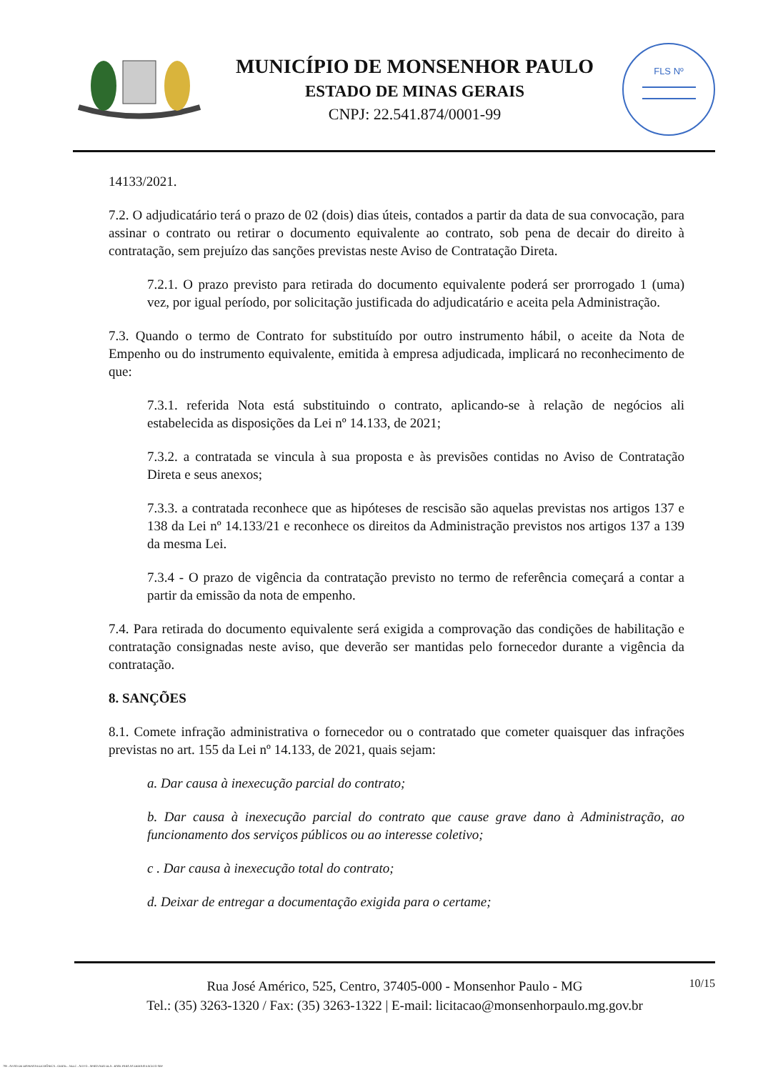MUNICÍPIO DE MONSENHOR PAULO
ESTADO DE MINAS GERAIS
CNPJ: 22.541.874/0001-99
FLS Nº
14133/2021.
7.2. O adjudicatário terá o prazo de 02 (dois) dias úteis, contados a partir da data de sua convocação, para assinar o contrato ou retirar o documento equivalente ao contrato, sob pena de decair do direito à contratação, sem prejuízo das sanções previstas neste Aviso de Contratação Direta.
7.2.1. O prazo previsto para retirada do documento equivalente poderá ser prorrogado 1 (uma) vez, por igual período, por solicitação justificada do adjudicatário e aceita pela Administração.
7.3. Quando o termo de Contrato for substituído por outro instrumento hábil, o aceite da Nota de Empenho ou do instrumento equivalente, emitida à empresa adjudicada, implicará no reconhecimento de que:
7.3.1. referida Nota está substituindo o contrato, aplicando-se à relação de negócios ali estabelecida as disposições da Lei nº 14.133, de 2021;
7.3.2. a contratada se vincula à sua proposta e às previsões contidas no Aviso de Contratação Direta e seus anexos;
7.3.3. a contratada reconhece que as hipóteses de rescisão são aquelas previstas nos artigos 137 e 138 da Lei nº 14.133/21 e reconhece os direitos da Administração previstos nos artigos 137 a 139 da mesma Lei.
7.3.4 - O prazo de vigência da contratação previsto no termo de referência começará a contar a partir da emissão da nota de empenho.
7.4. Para retirada do documento equivalente será exigida a comprovação das condições de habilitação e contratação consignadas neste aviso, que deverão ser mantidas pelo fornecedor durante a vigência da contratação.
8. SANÇÕES
8.1. Comete infração administrativa o fornecedor ou o contratado que cometer quaisquer das infrações previstas no art. 155 da Lei nº 14.133, de 2021, quais sejam:
a. Dar causa à inexecução parcial do contrato;
b. Dar causa à inexecução parcial do contrato que cause grave dano à Administração, ao funcionamento dos serviços públicos ou ao interesse coletivo;
c . Dar causa à inexecução total do contrato;
d. Deixar de entregar a documentação exigida para o certame;
10/15 Rua José Américo, 525, Centro, 37405-000 - Monsenhor Paulo - MG
Tel.: (35) 3263-1320 / Fax: (35) 3263-1322 | E-mail: licitacao@monsenhorpaulo.mg.gov.br
780 - AVISO DE DISPENSA ELETRÔNICA - GERAL - NLLC - ATIVO - APROVADO DLA - BASE PARA AS DEMAIS EXCETO SRP